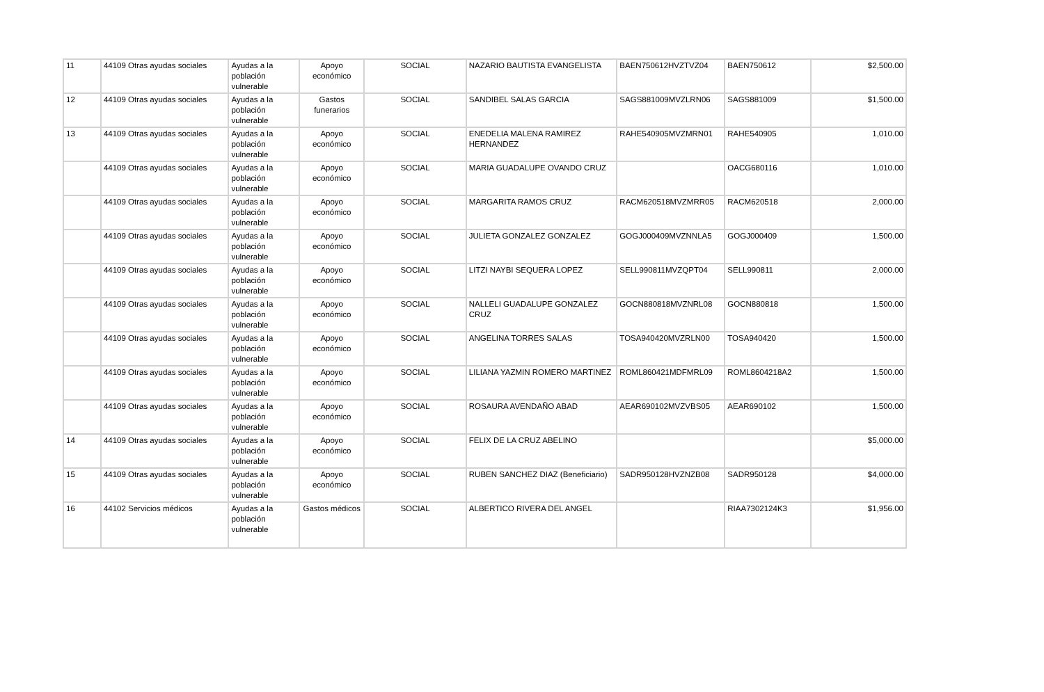| 11 | 44109 Otras ayudas sociales | Ayudas a la población vulnerable | Apoyo económico | SOCIAL | NAZARIO BAUTISTA EVANGELISTA | BAEN750612HVZTVZ04 | BAEN750612 | $2,500.00 |
| 12 | 44109 Otras ayudas sociales | Ayudas a la población vulnerable | Gastos funerarios | SOCIAL | SANDIBEL SALAS GARCIA | SAGS881009MVZLRN06 | SAGS881009 | $1,500.00 |
| 13 | 44109 Otras ayudas sociales | Ayudas a la población vulnerable | Apoyo económico | SOCIAL | ENEDELIA MALENA RAMIREZ HERNANDEZ | RAHE540905MVZMRN01 | RAHE540905 | 1,010.00 |
| | 44109 Otras ayudas sociales | Ayudas a la población vulnerable | Apoyo económico | SOCIAL | MARIA GUADALUPE OVANDO CRUZ | | OACG680116 | 1,010.00 |
| | 44109 Otras ayudas sociales | Ayudas a la población vulnerable | Apoyo económico | SOCIAL | MARGARITA RAMOS CRUZ | RACM620518MVZMRR05 | RACM620518 | 2,000.00 |
| | 44109 Otras ayudas sociales | Ayudas a la población vulnerable | Apoyo económico | SOCIAL | JULIETA GONZALEZ GONZALEZ | GOGJ000409MVZNNLA5 | GOGJ000409 | 1,500.00 |
| | 44109 Otras ayudas sociales | Ayudas a la población vulnerable | Apoyo económico | SOCIAL | LITZI NAYBI SEQUERA LOPEZ | SELL990811MVZQPT04 | SELL990811 | 2,000.00 |
| | 44109 Otras ayudas sociales | Ayudas a la población vulnerable | Apoyo económico | SOCIAL | NALLELI GUADALUPE GONZALEZ CRUZ | GOCN880818MVZNRL08 | GOCN880818 | 1,500.00 |
| | 44109 Otras ayudas sociales | Ayudas a la población vulnerable | Apoyo económico | SOCIAL | ANGELINA TORRES SALAS | TOSA940420MVZRLN00 | TOSA940420 | 1,500.00 |
| | 44109 Otras ayudas sociales | Ayudas a la población vulnerable | Apoyo económico | SOCIAL | LILIANA YAZMIN ROMERO MARTINEZ | ROML860421MDFMRL09 | ROML8604218A2 | 1,500.00 |
| | 44109 Otras ayudas sociales | Ayudas a la población vulnerable | Apoyo económico | SOCIAL | ROSAURA AVENDAÑO ABAD | AEAR690102MVZVBS05 | AEAR690102 | 1,500.00 |
| 14 | 44109 Otras ayudas sociales | Ayudas a la población vulnerable | Apoyo económico | SOCIAL | FELIX DE LA CRUZ ABELINO | | | $5,000.00 |
| 15 | 44109 Otras ayudas sociales | Ayudas a la población vulnerable | Apoyo económico | SOCIAL | RUBEN SANCHEZ DIAZ (Beneficiario) | SADR950128HVZNZB08 | SADR950128 | $4,000.00 |
| 16 | 44102 Servicios médicos | Ayudas a la población vulnerable | Gastos médicos | SOCIAL | ALBERTICO RIVERA DEL ANGEL | | RIAA7302124K3 | $1,956.00 |